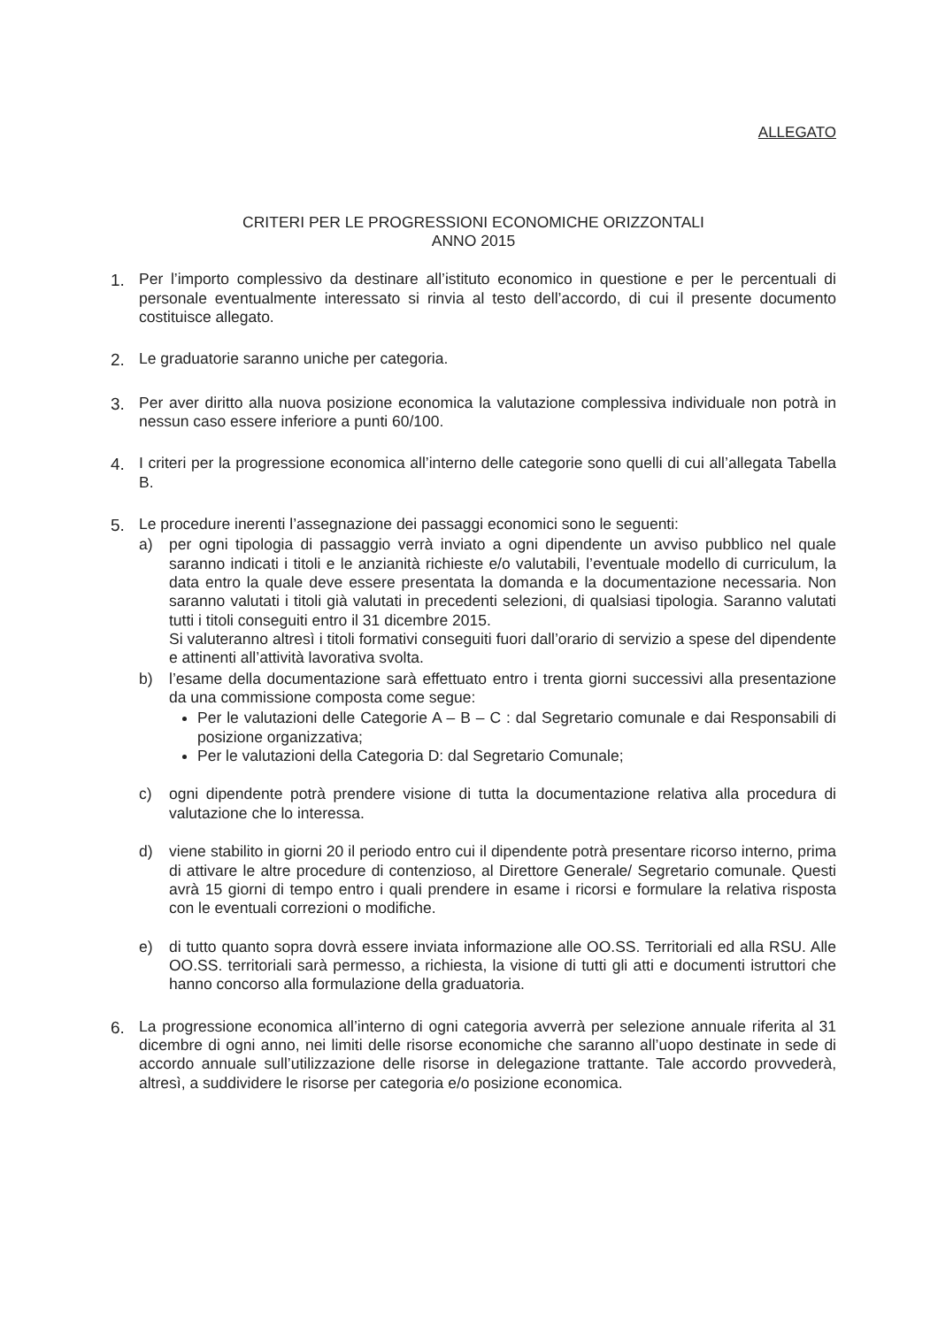ALLEGATO
CRITERI PER LE PROGRESSIONI ECONOMICHE ORIZZONTALI
ANNO 2015
1. Per l’importo complessivo da destinare all’istituto economico in questione e per le percentuali di personale eventualmente interessato si rinvia al testo dell’accordo, di cui il presente documento costituisce allegato.
2. Le graduatorie saranno uniche per categoria.
3. Per aver diritto alla nuova posizione economica la valutazione complessiva individuale non potrà in nessun caso essere inferiore a punti 60/100.
4. I criteri per la progressione economica all’interno delle categorie sono quelli di cui all’allegata Tabella B.
5. Le procedure inerenti l’assegnazione dei passaggi economici sono le seguenti:
a) per ogni tipologia di passaggio verrà inviato a ogni dipendente un avviso pubblico nel quale saranno indicati i titoli e le anzianità richieste e/o valutabili, l’eventuale modello di curriculum, la data entro la quale deve essere presentata la domanda e la documentazione necessaria. Non saranno valutati i titoli già valutati in precedenti selezioni, di qualsiasi tipologia. Saranno valutati tutti i titoli conseguiti entro il 31 dicembre 2015.
Si valuteranno altresì i titoli formativi conseguiti fuori dall’orario di servizio a spese del dipendente e attinenti all’attività lavorativa svolta.
b) l’esame della documentazione sarà effettuato entro i trenta giorni successivi alla presentazione da una commissione composta come segue:
Per le valutazioni delle Categorie A – B – C : dal Segretario comunale e dai Responsabili di posizione organizzativa;
Per le valutazioni della Categoria D: dal Segretario Comunale;
c) ogni dipendente potrà prendere visione di tutta la documentazione relativa alla procedura di valutazione che lo interessa.
d) viene stabilito in giorni 20 il periodo entro cui il dipendente potrà presentare ricorso interno, prima di attivare le altre procedure di contenzioso, al Direttore Generale/ Segretario comunale. Questi avrà 15 giorni di tempo entro i quali prendere in esame i ricorsi e formulare la relativa risposta con le eventuali correzioni o modifiche.
e) di tutto quanto sopra dovrà essere inviata informazione alle OO.SS. Territoriali ed alla RSU. Alle OO.SS. territoriali sarà permesso, a richiesta, la visione di tutti gli atti e documenti istruttori che hanno concorso alla formulazione della graduatoria.
6. La progressione economica all’interno di ogni categoria avverrà per selezione annuale riferita al 31 dicembre di ogni anno, nei limiti delle risorse economiche che saranno all’uopo destinate in sede di accordo annuale sull’utilizzazione delle risorse in delegazione trattante. Tale accordo provvederà, altresì, a suddividere le risorse per categoria e/o posizione economica.